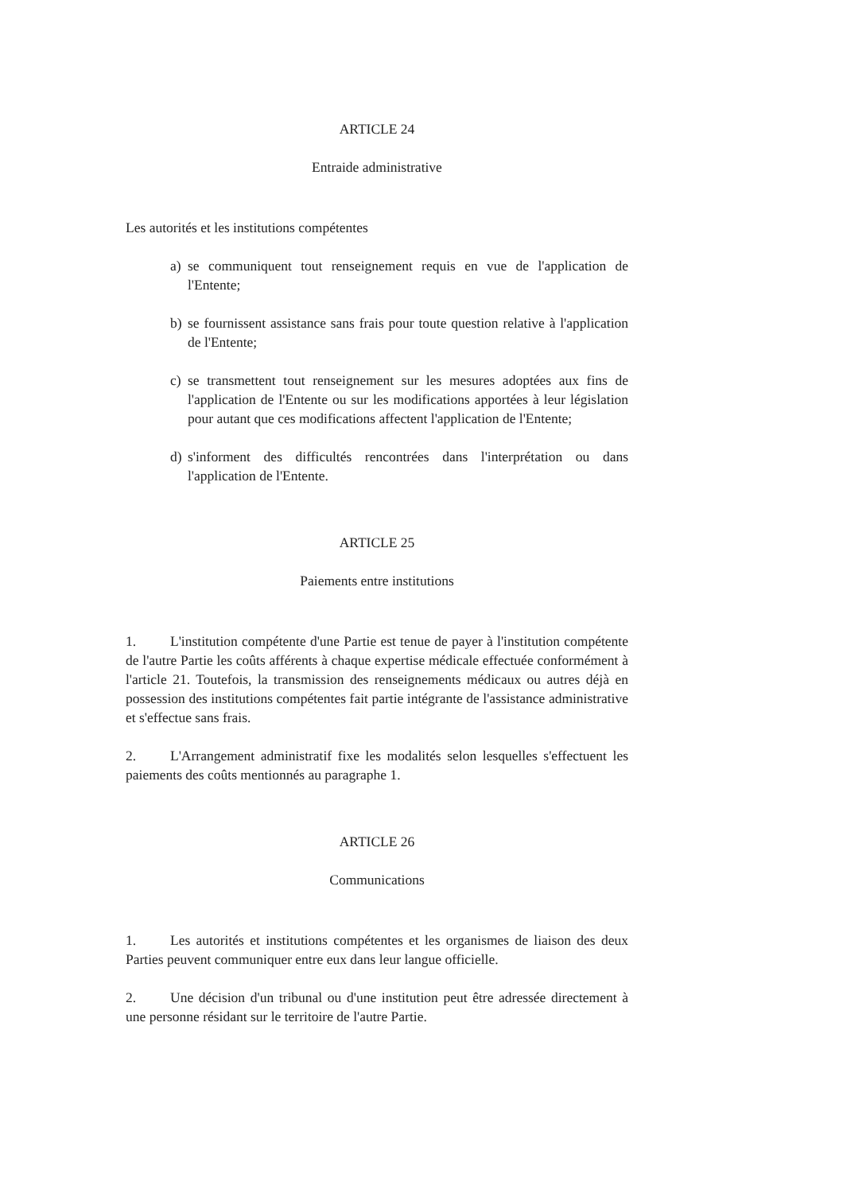ARTICLE 24
Entraide administrative
Les autorités et les institutions compétentes
a) se communiquent tout renseignement requis en vue de l'application de l'Entente;
b) se fournissent assistance sans frais pour toute question relative à l'application de l'Entente;
c) se transmettent tout renseignement sur les mesures adoptées aux fins de l'application de l'Entente ou sur les modifications apportées à leur législation pour autant que ces modifications affectent l'application de l'Entente;
d) s'informent des difficultés rencontrées dans l'interprétation ou dans l'application de l'Entente.
ARTICLE 25
Paiements entre institutions
1. L'institution compétente d'une Partie est tenue de payer à l'institution compétente de l'autre Partie les coûts afférents à chaque expertise médicale effectuée conformément à l'article 21. Toutefois, la transmission des renseignements médicaux ou autres déjà en possession des institutions compétentes fait partie intégrante de l'assistance administrative et s'effectue sans frais.
2. L'Arrangement administratif fixe les modalités selon lesquelles s'effectuent les paiements des coûts mentionnés au paragraphe 1.
ARTICLE 26
Communications
1. Les autorités et institutions compétentes et les organismes de liaison des deux Parties peuvent communiquer entre eux dans leur langue officielle.
2. Une décision d'un tribunal ou d'une institution peut être adressée directement à une personne résidant sur le territoire de l'autre Partie.